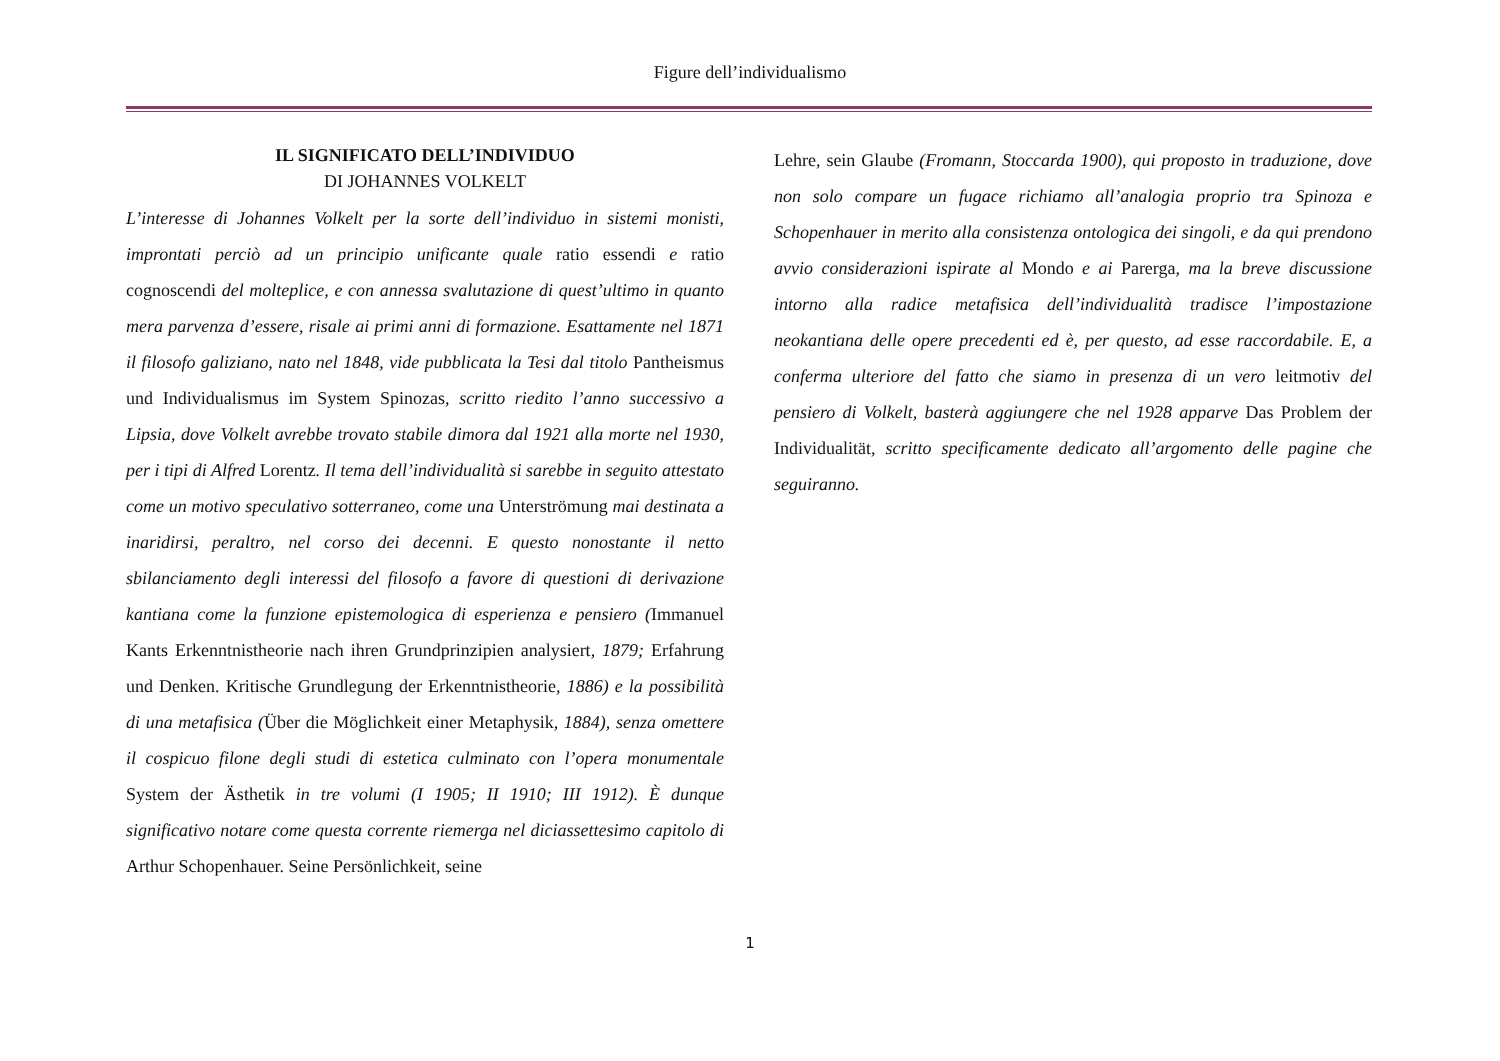Figure dell’individualismo
IL SIGNIFICATO DELL’INDIVIDUO
DI JOHANNES VOLKELT
L’interesse di Johannes Volkelt per la sorte dell’individuo in sistemi monisti, improntati perciò ad un principio unificante quale ratio essendi e ratio cognoscendi del molteplice, e con annessa svalutazione di quest’ultimo in quanto mera parvenza d’essere, risale ai primi anni di formazione. Esattamente nel 1871 il filosofo galiziano, nato nel 1848, vide pubblicata la Tesi dal titolo Pantheismus und Individualismus im System Spinozas, scritto riedito l’anno successivo a Lipsia, dove Volkelt avrebbe trovato stabile dimora dal 1921 alla morte nel 1930, per i tipi di Alfred Lorentz. Il tema dell’individualità si sarebbe in seguito attestato come un motivo speculativo sotterraneo, come una Unterströmung mai destinata a inaridirsi, peraltro, nel corso dei decenni. E questo nonostante il netto sbilanciamento degli interessi del filosofo a favore di questioni di derivazione kantiana come la funzione epistemologica di esperienza e pensiero (Immanuel Kants Erkenntnistheorie nach ihren Grundprinzipien analysiert, 1879; Erfahrung und Denken. Kritische Grundlegung der Erkenntnistheorie, 1886) e la possibilità di una metafisica (Über die Möglichkeit einer Metaphysik, 1884), senza omettere il cospicuo filone degli studi di estetica culminato con l’opera monumentale System der Ästhetik in tre volumi (I 1905; II 1910; III 1912). È dunque significativo notare come questa corrente riemerga nel diciassettesimo capitolo di Arthur Schopenhauer. Seine Persönlichkeit, seine
Lehre, sein Glaube (Fromann, Stoccarda 1900), qui proposto in traduzione, dove non solo compare un fugace richiamo all’analogia proprio tra Spinoza e Schopenhauer in merito alla consistenza ontologica dei singoli, e da qui prendono avvio considerazioni ispirate al Mondo e ai Parerga, ma la breve discussione intorno alla radice metafisica dell’individualità tradisce l’impostazione neokantiana delle opere precedenti ed è, per questo, ad esse raccordabile. E, a conferma ulteriore del fatto che siamo in presenza di un vero leitmotiv del pensiero di Volkelt, basterà aggiungere che nel 1928 apparve Das Problem der Individualität, scritto specificamente dedicato all’argomento delle pagine che seguiranno.
1